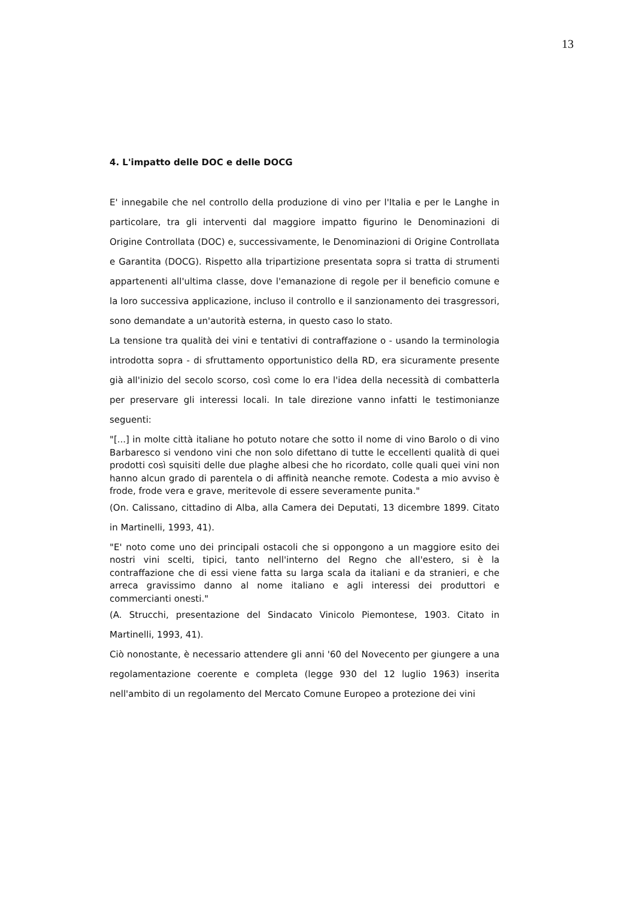13
4. L'impatto delle DOC e delle DOCG
E' innegabile che nel controllo della produzione di vino per l'Italia e per le Langhe in particolare, tra gli interventi dal maggiore impatto figurino le Denominazioni di Origine Controllata (DOC) e, successivamente, le Denominazioni di Origine Controllata e Garantita (DOCG). Rispetto alla tripartizione presentata sopra si tratta di strumenti appartenenti all'ultima classe, dove l'emanazione di regole per il beneficio comune e la loro successiva applicazione, incluso il controllo e il sanzionamento dei trasgressori, sono demandate a un'autorità esterna, in questo caso lo stato.
La tensione tra qualità dei vini e tentativi di contraffazione o - usando la terminologia introdotta sopra - di sfruttamento opportunistico della RD, era sicuramente presente già all'inizio del secolo scorso, così come lo era l'idea della necessità di combatterla per preservare gli interessi locali. In tale direzione vanno infatti le testimonianze seguenti:
"[...] in molte città italiane ho potuto notare che sotto il nome di vino Barolo o di vino Barbaresco si vendono vini che non solo difettano di tutte le eccellenti qualità di quei prodotti così squisiti delle due plaghe albesi che ho ricordato, colle quali quei vini non hanno alcun grado di parentela o di affinità neanche remote. Codesta a mio avviso è frode, frode vera e grave, meritevole di essere severamente punita."
(On. Calissano, cittadino di Alba, alla Camera dei Deputati, 13 dicembre 1899. Citato in Martinelli, 1993, 41).
"E' noto come uno dei principali ostacoli che si oppongono a un maggiore esito dei nostri vini scelti, tipici, tanto nell'interno del Regno che all'estero, si è la contraffazione che di essi viene fatta su larga scala da italiani e da stranieri, e che arreca gravissimo danno al nome italiano e agli interessi dei produttori e commercianti onesti."
(A. Strucchi, presentazione del Sindacato Vinicolo Piemontese, 1903. Citato in Martinelli, 1993, 41).
Ciò nonostante, è necessario attendere gli anni '60 del Novecento per giungere a una regolamentazione coerente e completa (legge 930 del 12 luglio 1963) inserita nell'ambito di un regolamento del Mercato Comune Europeo a protezione dei vini